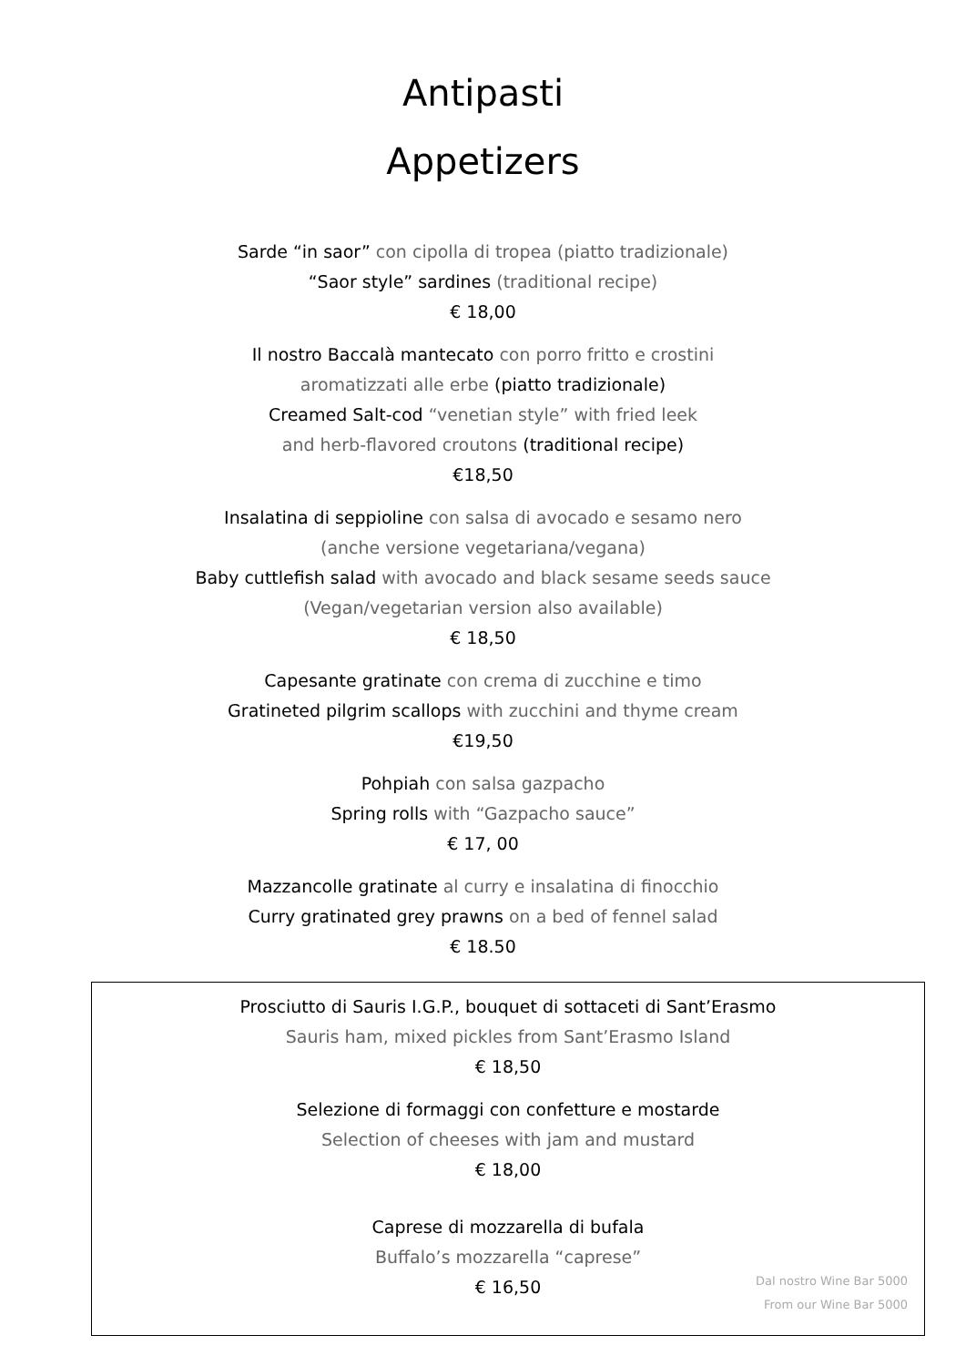Antipasti
Appetizers
Sarde “in saor” con cipolla di tropea (piatto tradizionale)
“Saor style” sardines (traditional recipe)
€ 18,00
Il nostro Baccalà mantecato con porro fritto e crostini
aromatizzati alle erbe (piatto tradizionale)
Creamed Salt-cod “venetian style” with fried leek
and herb-flavored croutons (traditional recipe)
€18,50
Insalatina di seppioline con salsa di avocado e sesamo nero
(anche versione vegetariana/vegana)
Baby cuttlefish salad with avocado and black sesame seeds sauce
(Vegan/vegetarian version also available)
€ 18,50
Capesante gratinate con crema di zucchine e timo
Gratineted pilgrim scallops with zucchini and thyme cream
€19,50
Pohpiah con salsa gazpacho
Spring rolls with “Gazpacho sauce”
€ 17, 00
Mazzancolle gratinate al curry e insalatina di finocchio
Curry gratinated grey prawns on a bed of fennel salad
€ 18.50
Prosciutto di Sauris I.G.P., bouquet di sottaceti di Sant’Erasmo
Sauris ham, mixed pickles from Sant’Erasmo Island
€ 18,50
Selezione di formaggi con confetture e mostarde
Selection of cheeses with jam and mustard
€ 18,00
Caprese di mozzarella di bufala
Buffalo’s mozzarella “caprese”
€ 16,50
Dal nostro Wine Bar 5000
From our Wine Bar 5000